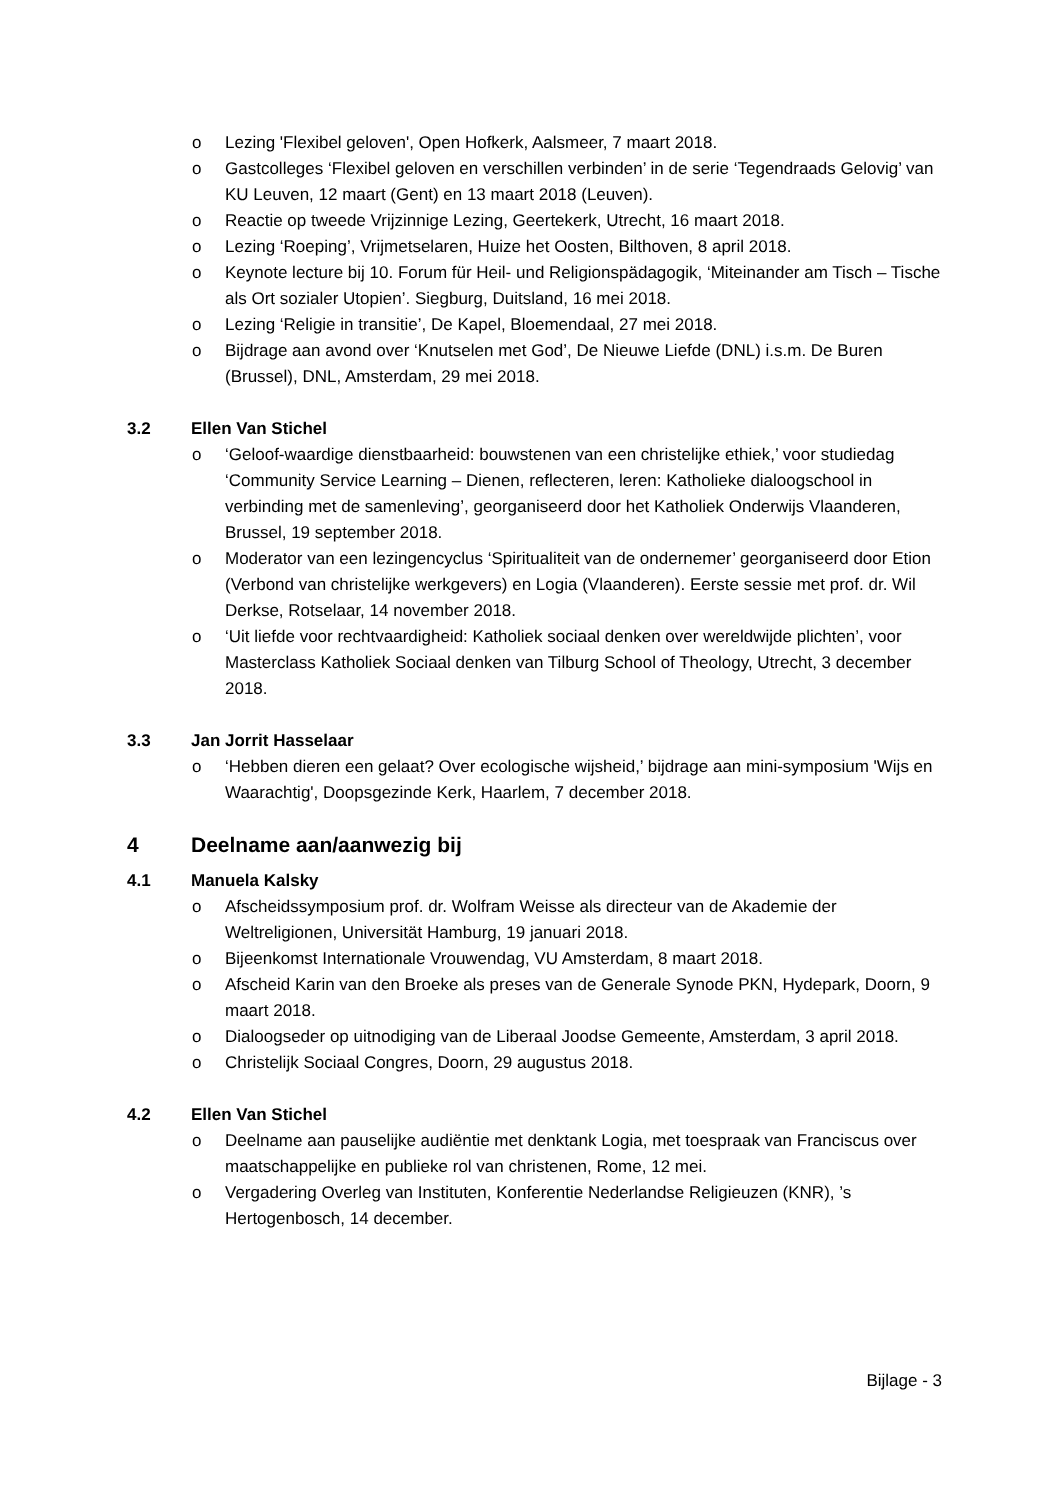o Lezing 'Flexibel geloven', Open Hofkerk, Aalsmeer, 7 maart 2018.
o Gastcolleges ‘Flexibel geloven en verschillen verbinden’ in de serie ‘Tegendraads Gelovig’ van KU Leuven, 12 maart (Gent) en 13 maart 2018 (Leuven).
o Reactie op tweede Vrijzinnige Lezing, Geertekerk, Utrecht, 16 maart 2018.
o Lezing ‘Roeping’, Vrijmetselaren, Huize het Oosten, Bilthoven, 8 april 2018.
o Keynote lecture bij 10. Forum für Heil- und Religionspädagogik, ‘Miteinander am Tisch – Tische als Ort sozialer Utopien’. Siegburg, Duitsland, 16 mei 2018.
o Lezing ‘Religie in transitie’, De Kapel, Bloemendaal, 27 mei 2018.
o Bijdrage aan avond over ‘Knutselen met God’, De Nieuwe Liefde (DNL) i.s.m. De Buren (Brussel), DNL, Amsterdam, 29 mei 2018.
3.2 Ellen Van Stichel
o ‘Geloof-waardige dienstbaarheid: bouwstenen van een christelijke ethiek,’ voor studiedag ‘Community Service Learning – Dienen, reflecteren, leren: Katholieke dialoogschool in verbinding met de samenleving’, georganiseerd door het Katholiek Onderwijs Vlaanderen, Brussel, 19 september 2018.
o Moderator van een lezingencyclus ‘Spiritualiteit van de ondernemer’ georganiseerd door Etion (Verbond van christelijke werkgevers) en Logia (Vlaanderen). Eerste sessie met prof. dr. Wil Derkse, Rotselaar, 14 november 2018.
o ‘Uit liefde voor rechtvaardigheid: Katholiek sociaal denken over wereldwijde plichten’, voor Masterclass Katholiek Sociaal denken van Tilburg School of Theology, Utrecht, 3 december 2018.
3.3 Jan Jorrit Hasselaar
o ‘Hebben dieren een gelaat? Over ecologische wijsheid,’ bijdrage aan mini-symposium 'Wijs en Waarachtig', Doopsgezinde Kerk, Haarlem, 7 december 2018.
4 Deelname aan/aanwezig bij
4.1 Manuela Kalsky
o Afscheidssymposium prof. dr. Wolfram Weisse als directeur van de Akademie der Weltreligionen, Universität Hamburg, 19 januari 2018.
o Bijeenkomst Internationale Vrouwendag, VU Amsterdam, 8 maart 2018.
o Afscheid Karin van den Broeke als preses van de Generale Synode PKN, Hydepark, Doorn, 9 maart 2018.
o Dialoogseder op uitnodiging van de Liberaal Joodse Gemeente, Amsterdam, 3 april 2018.
o Christelijk Sociaal Congres, Doorn, 29 augustus 2018.
4.2 Ellen Van Stichel
o Deelname aan pauselijke audiëntie met denktank Logia, met toespraak van Franciscus over maatschappelijke en publieke rol van christenen, Rome, 12 mei.
o Vergadering Overleg van Instituten, Konferentie Nederlandse Religieuzen (KNR), ’s Hertogenbosch, 14 december.
Bijlage - 3